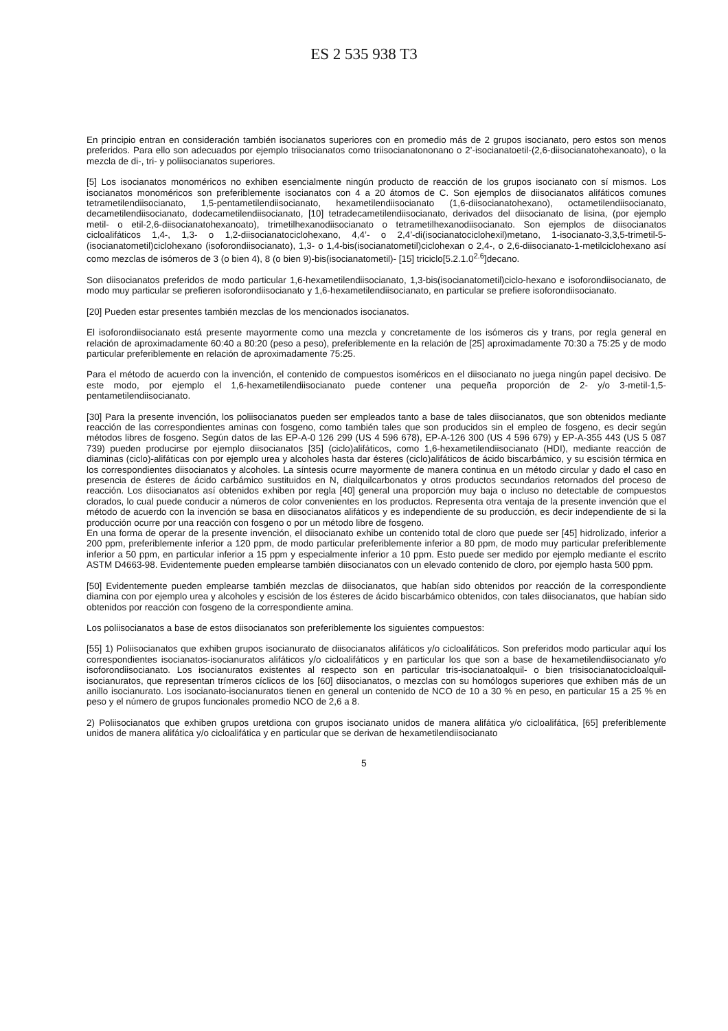ES 2 535 938 T3
En principio entran en consideración también isocianatos superiores con en promedio más de 2 grupos isocianato, pero estos son menos preferidos. Para ello son adecuados por ejemplo triisocianatos como triisocianatononano o 2’-isocianatoetil-(2,6-diisocianatohexanoato), o la mezcla de di-, tri- y poliisocianatos superiores.
[5] Los isocianatos monoméricos no exhiben esencialmente ningún producto de reacción de los grupos isocianato con sí mismos. Los isocianatos monoméricos son preferiblemente isocianatos con 4 a 20 átomos de C. Son ejemplos de diisocianatos alifáticos comunes tetrametilendiisocianato, 1,5-pentametilendiisocianato, hexametilendiisocianato (1,6-diisocianatohexano), octametilendiisocianato, decametilendiisocianato, dodecametilendiisocianato, [10] tetradecametilendiisocianato, derivados del diisocianato de lisina, (por ejemplo metil- o etil-2,6-diisocianatohexanoato), trimetilhexanodiisocianato o tetrametilhexanodiisocianato. Son ejemplos de diisocianatos cicloalifáticos 1,4-, 1,3- o 1,2-diisocianatociclohexano, 4,4’- o 2,4’-di(isocianatociclohexil)metano, 1-isocianato-3,3,5-trimetil-5-(isocianatometil)ciclohexano (isoforondiisocianato), 1,3- o 1,4-bis(isocianatometil)ciclohexan o 2,4-, o 2,6-diisocianato-1-metilciclohexano así como mezclas de isómeros de 3 (o bien 4), 8 (o bien 9)-bis(isocianatometil)- [15] triciclo[5.2.1.0<sup>2.6</sup>]decano.
Son diisocianatos preferidos de modo particular 1,6-hexametilendiisocianato, 1,3-bis(isocianatometil)ciclo-hexano e isoforondiisocianato, de modo muy particular se prefieren isoforondiisocianato y 1,6-hexametilendiisocianato, en particular se prefiere isoforondiisocianato.
[20] Pueden estar presentes también mezclas de los mencionados isocianatos.
El isoforondiisocianato está presente mayormente como una mezcla y concretamente de los isómeros cis y trans, por regla general en relación de aproximadamente 60:40 a 80:20 (peso a peso), preferiblemente en la relación de [25] aproximadamente 70:30 a 75:25 y de modo particular preferiblemente en relación de aproximadamente 75:25.
Para el método de acuerdo con la invención, el contenido de compuestos isoméricos en el diisocianato no juega ningún papel decisivo. De este modo, por ejemplo el 1,6-hexametilendiisocianato puede contener una pequeña proporción de 2- y/o 3-metil-1,5-pentametilendiisocianato.
[30] Para la presente invención, los poliisocianatos pueden ser empleados tanto a base de tales diisocianatos, que son obtenidos mediante reacción de las correspondientes aminas con fosgeno, como también tales que son producidos sin el empleo de fosgeno, es decir según métodos libres de fosgeno. Según datos de las EP-A-0 126 299 (US 4 596 678), EP-A-126 300 (US 4 596 679) y EP-A-355 443 (US 5 087 739) pueden producirse por ejemplo diisocianatos [35] (ciclo)alifáticos, como 1,6-hexametilendiisocianato (HDI), mediante reacción de diaminas (ciclo)-alifáticas con por ejemplo urea y alcoholes hasta dar ésteres (ciclo)alifáticos de ácido biscarbámico, y su escisión térmica en los correspondientes diisocianatos y alcoholes. La síntesis ocurre mayormente de manera continua en un método circular y dado el caso en presencia de ésteres de ácido carbámico sustituidos en N, dialquilcarbonatos y otros productos secundarios retornados del proceso de reacción. Los diisocianatos así obtenidos exhiben por regla [40] general una proporción muy baja o incluso no detectable de compuestos clorados, lo cual puede conducir a números de color convenientes en los productos. Representa otra ventaja de la presente invención que el método de acuerdo con la invención se basa en diisocianatos alifáticos y es independiente de su producción, es decir independiente de si la producción ocurre por una reacción con fosgeno o por un método libre de fosgeno.
En una forma de operar de la presente invención, el diisocianato exhibe un contenido total de cloro que puede ser [45] hidrolizado, inferior a 200 ppm, preferiblemente inferior a 120 ppm, de modo particular preferiblemente inferior a 80 ppm, de modo muy particular preferiblemente inferior a 50 ppm, en particular inferior a 15 ppm y especialmente inferior a 10 ppm. Esto puede ser medido por ejemplo mediante el escrito ASTM D4663-98. Evidentemente pueden emplearse también diisocianatos con un elevado contenido de cloro, por ejemplo hasta 500 ppm.
[50] Evidentemente pueden emplearse también mezclas de diisocianatos, que habían sido obtenidos por reacción de la correspondiente diamina con por ejemplo urea y alcoholes y escisión de los ésteres de ácido biscarbámico obtenidos, con tales diisocianatos, que habían sido obtenidos por reacción con fosgeno de la correspondiente amina.
Los poliisocianatos a base de estos diisocianatos son preferiblemente los siguientes compuestos:
[55] 1) Poliisocianatos que exhiben grupos isocianurato de diisocianatos alifáticos y/o cicloalifáticos. Son preferidos modo particular aquí los correspondientes isocianatos-isocianuratos alifáticos y/o cicloalifáticos y en particular los que son a base de hexametilendiisocianato y/o isoforondiisocianato. Los isocianuratos existentes al respecto son en particular tris-isocianatoalquil- o bien trisisocianatocicloalquil-isocianuratos, que representan trímeros cíclicos de los [60] diisocianatos, o mezclas con su homólogos superiores que exhiben más de un anillo isocianurato. Los isocianato-isocianuratos tienen en general un contenido de NCO de 10 a 30 % en peso, en particular 15 a 25 % en peso y el número de grupos funcionales promedio NCO de 2,6 a 8.
2) Poliisocianatos que exhiben grupos uretdiona con grupos isocianato unidos de manera alifática y/o cicloalifática, [65] preferiblemente unidos de manera alifática y/o cicloalifática y en particular que se derivan de hexametilendiisocianato
5